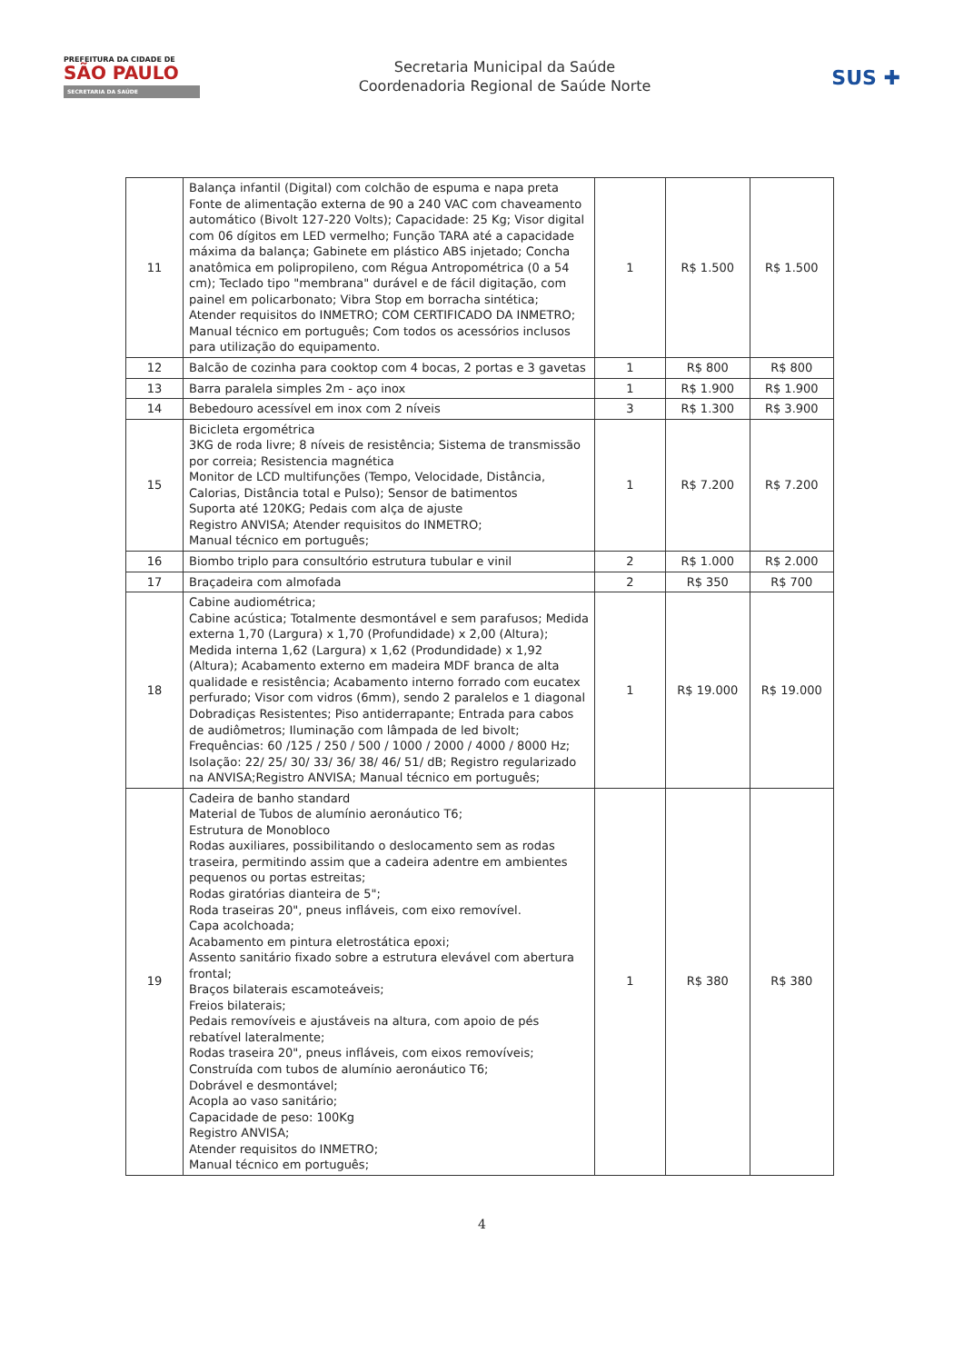PREFEITURA DA CIDADE DE
SÃO PAULO
SECRETARIA DA SAÚDE
Secretaria Municipal da Saúde
Coordenadoria Regional de Saúde Norte
SUS ✚
| 11 | Balança infantil (Digital) com colchão de espuma e napa preta Fonte de alimentação externa de 90 a 240 VAC com chaveamento automático (Bivolt 127-220 Volts); Capacidade: 25 Kg; Visor digital com 06 dígitos em LED vermelho; Função TARA até a capacidade máxima da balança; Gabinete em plástico ABS injetado; Concha anatômica em polipropileno, com Régua Antropométrica (0 a 54 cm); Teclado tipo "membrana" durável e de fácil digitação, com painel em policarbonato; Vibra Stop em borracha sintética; Atender requisitos do INMETRO; COM CERTIFICADO DA INMETRO; Manual técnico em português; Com todos os acessórios inclusos para utilização do equipamento. | 1 | R$ 1.500 | R$ 1.500 |
| 12 | Balcão de cozinha para cooktop com 4 bocas, 2 portas e 3 gavetas | 1 | R$ 800 | R$ 800 |
| 13 | Barra paralela simples 2m - aço inox | 1 | R$ 1.900 | R$ 1.900 |
| 14 | Bebedouro acessível em inox com 2 níveis | 3 | R$ 1.300 | R$ 3.900 |
| 15 | Bicicleta ergométrica 3KG de roda livre; 8 níveis de resistência; Sistema de transmissão por correia; Resistencia magnética Monitor de LCD multifunções (Tempo, Velocidade, Distância, Calorias, Distância total e Pulso); Sensor de batimentos Suporta até 120KG; Pedais com alça de ajuste Registro ANVISA; Atender requisitos do INMETRO; Manual técnico em português; | 1 | R$ 7.200 | R$ 7.200 |
| 16 | Biombo triplo para consultório estrutura tubular e vinil | 2 | R$ 1.000 | R$ 2.000 |
| 17 | Braçadeira com almofada | 2 | R$ 350 | R$ 700 |
| 18 | Cabine audiométrica; Cabine acústica; Totalmente desmontável e sem parafusos; Medida externa 1,70 (Largura) x 1,70 (Profundidade) x 2,00 (Altura); Medida interna 1,62 (Largura) x 1,62 (Produndidade) x 1,92 (Altura); Acabamento externo em madeira MDF branca de alta qualidade e resistência; Acabamento interno forrado com eucatex perfurado; Visor com vidros (6mm), sendo 2 paralelos e 1 diagonal Dobradiças Resistentes; Piso antiderrapante; Entrada para cabos de audiômetros; Iluminação com lâmpada de led bivolt; Frequências: 60 /125 / 250 / 500 / 1000 / 2000 / 4000 / 8000 Hz; Isolação: 22/ 25/ 30/ 33/ 36/ 38/ 46/ 51/ dB; Registro regularizado na ANVISA;Registro ANVISA; Manual técnico em português; | 1 | R$ 19.000 | R$ 19.000 |
| 19 | Cadeira de banho standard Material de Tubos de alumínio aeronáutico T6; Estrutura de Monobloco Rodas auxiliares, possibilitando o deslocamento sem as rodas traseira, permitindo assim que a cadeira adentre em ambientes pequenos ou portas estreitas; Rodas giratórias dianteira de 5"; Roda traseiras 20", pneus infláveis, com eixo removível. Capa acolchoada; Acabamento em pintura eletrostática epoxi; Assento sanitário fixado sobre a estrutura elevável com abertura frontal; Braços bilaterais escamoteáveis; Freios bilaterais; Pedais removíveis e ajustáveis na altura, com apoio de pés rebatível lateralmente; Rodas traseira 20", pneus infláveis, com eixos removíveis; Construída com tubos de alumínio aeronáutico T6; Dobrável e desmontável; Acopla ao vaso sanitário; Capacidade de peso: 100Kg Registro ANVISA; Atender requisitos do INMETRO; Manual técnico em português; | 1 | R$ 380 | R$ 380 |
4